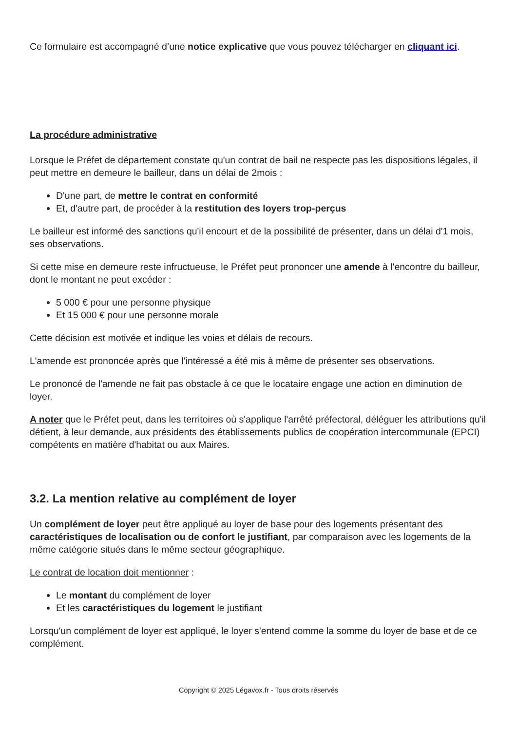Ce formulaire est accompagné d’une notice explicative que vous pouvez télécharger en cliquant ici.
La procédure administrative
Lorsque le Préfet de département constate qu'un contrat de bail ne respecte pas les dispositions légales, il peut mettre en demeure le bailleur, dans un délai de 2mois :
D'une part, de mettre le contrat en conformité
Et, d'autre part, de procéder à la restitution des loyers trop-perçus
Le bailleur est informé des sanctions qu'il encourt et de la possibilité de présenter, dans un délai d'1 mois, ses observations.
Si cette mise en demeure reste infructueuse, le Préfet peut prononcer une amende à l'encontre du bailleur, dont le montant ne peut excéder :
5 000 € pour une personne physique
Et 15 000 € pour une personne morale
Cette décision est motivée et indique les voies et délais de recours.
L'amende est prononcée après que l'intéressé a été mis à même de présenter ses observations.
Le prononcé de l'amende ne fait pas obstacle à ce que le locataire engage une action en diminution de loyer.
A noter que le Préfet peut, dans les territoires où s'applique l'arrêté préfectoral, déléguer les attributions qu'il détient, à leur demande, aux présidents des établissements publics de coopération intercommunale (EPCI) compétents en matière d'habitat ou aux Maires.
3.2. La mention relative au complément de loyer
Un complément de loyer peut être appliqué au loyer de base pour des logements présentant des caractéristiques de localisation ou de confort le justifiant, par comparaison avec les logements de la même catégorie situés dans le même secteur géographique.
Le contrat de location doit mentionner :
Le montant du complément de loyer
Et les caractéristiques du logement le justifiant
Lorsqu'un complément de loyer est appliqué, le loyer s'entend comme la somme du loyer de base et de ce complément.
Copyright © 2025 Légavox.fr - Tous droits réservés